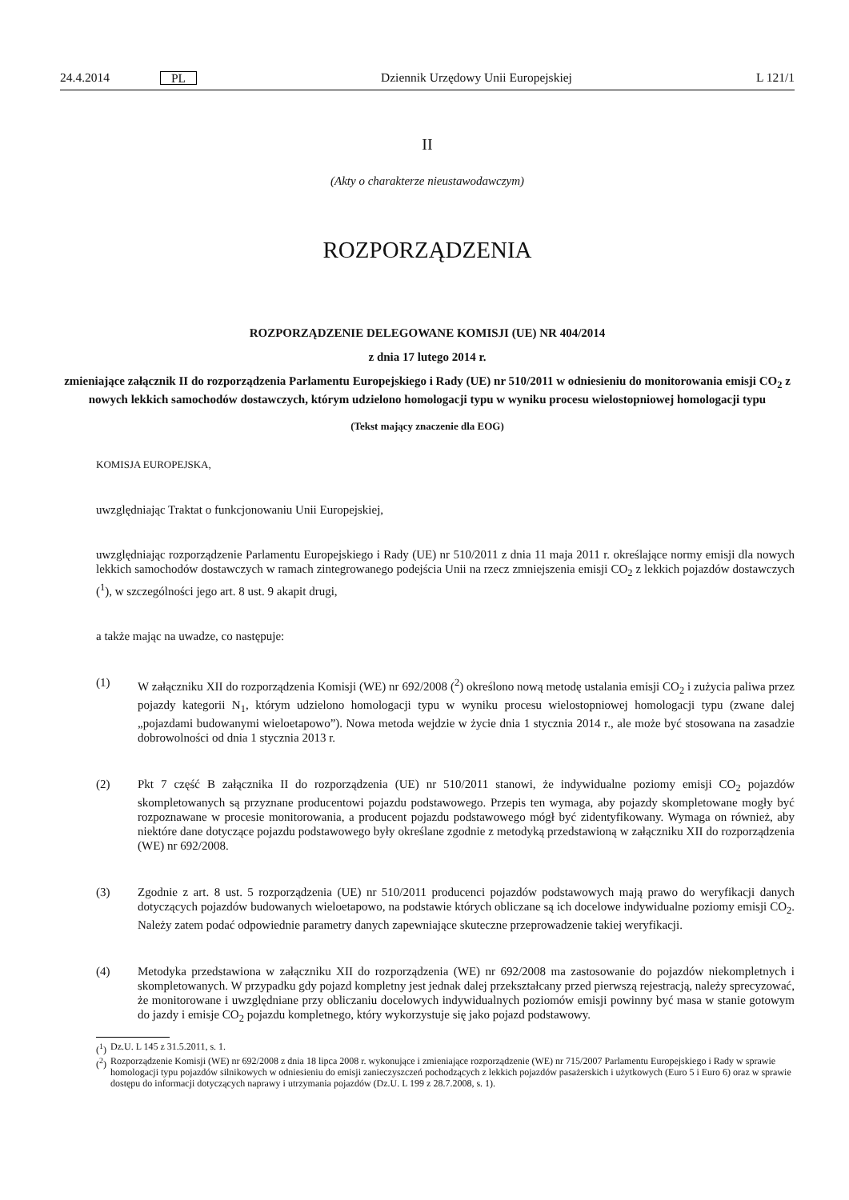24.4.2014 PL Dziennik Urzędowy Unii Europejskiej L 121/1
II
(Akty o charakterze nieustawodawczym)
ROZPORZĄDZENIA
ROZPORZĄDZENIE DELEGOWANE KOMISJI (UE) NR 404/2014
z dnia 17 lutego 2014 r.
zmieniające załącznik II do rozporządzenia Parlamentu Europejskiego i Rady (UE) nr 510/2011 w odniesieniu do monitorowania emisji CO<sub>2</sub> z nowych lekkich samochodów dostawczych, którym udzielono homologacji typu w wyniku procesu wielostopniowej homologacji typu
(Tekst mający znaczenie dla EOG)
KOMISJA EUROPEJSKA,
uwzględniając Traktat o funkcjonowaniu Unii Europejskiej,
uwzględniając rozporządzenie Parlamentu Europejskiego i Rady (UE) nr 510/2011 z dnia 11 maja 2011 r. określające normy emisji dla nowych lekkich samochodów dostawczych w ramach zintegrowanego podejścia Unii na rzecz zmniejszenia emisji CO<sub>2</sub> z lekkich pojazdów dostawczych (<sup>1</sup>), w szczególności jego art. 8 ust. 9 akapit drugi,
a także mając na uwadze, co następuje:
(1) W załączniku XII do rozporządzenia Komisji (WE) nr 692/2008 (<sup>2</sup>) określono nową metodę ustalania emisji CO<sub>2</sub> i zużycia paliwa przez pojazdy kategorii N<sub>1</sub>, którym udzielono homologacji typu w wyniku procesu wielostopniowej homologacji typu (zwane dalej „pojazdami budowanymi wieloetapowo”). Nowa metoda wejdzie w życie dnia 1 stycznia 2014 r., ale może być stosowana na zasadzie dobrowolności od dnia 1 stycznia 2013 r.
(2) Pkt 7 część B załącznika II do rozporządzenia (UE) nr 510/2011 stanowi, że indywidualne poziomy emisji CO<sub>2</sub> pojazdów skompletowanych są przyznane producentowi pojazdu podstawowego. Przepis ten wymaga, aby pojazdy skompletowane mogły być rozpoznawane w procesie monitorowania, a producent pojazdu podstawowego mógł być zidentyfikowany. Wymaga on również, aby niektóre dane dotyczące pojazdu podstawowego były określane zgodnie z metodyką przedstawioną w załączniku XII do rozporządzenia (WE) nr 692/2008.
(3) Zgodnie z art. 8 ust. 5 rozporządzenia (UE) nr 510/2011 producenci pojazdów podstawowych mają prawo do weryfikacji danych dotyczących pojazdów budowanych wieloetapowo, na podstawie których obliczane są ich docelowe indywidualne poziomy emisji CO<sub>2</sub>. Należy zatem podać odpowiednie parametry danych zapewniające skuteczne przeprowadzenie takiej weryfikacji.
(4) Metodyka przedstawiona w załączniku XII do rozporządzenia (WE) nr 692/2008 ma zastosowanie do pojazdów niekompletnych i skompletowanych. W przypadku gdy pojazd kompletny jest jednak dalej przekształcany przed pierwszą rejestracją, należy sprecyzować, że monitorowane i uwzględniane przy obliczaniu docelowych indywidualnych poziomów emisji powinny być masa w stanie gotowym do jazdy i emisje CO<sub>2</sub> pojazdu kompletnego, który wykorzystuje się jako pojazd podstawowy.
(<sup>1</sup>) Dz.U. L 145 z 31.5.2011, s. 1.
(<sup>2</sup>) Rozporządzenie Komisji (WE) nr 692/2008 z dnia 18 lipca 2008 r. wykonujące i zmieniające rozporządzenie (WE) nr 715/2007 Parlamentu Europejskiego i Rady w sprawie homologacji typu pojazdów silnikowych w odniesieniu do emisji zanieczyszczeń pochodzących z lekkich pojazdów pasażerskich i użytkowych (Euro 5 i Euro 6) oraz w sprawie dostępu do informacji dotyczących naprawy i utrzymania pojazdów (Dz.U. L 199 z 28.7.2008, s. 1).